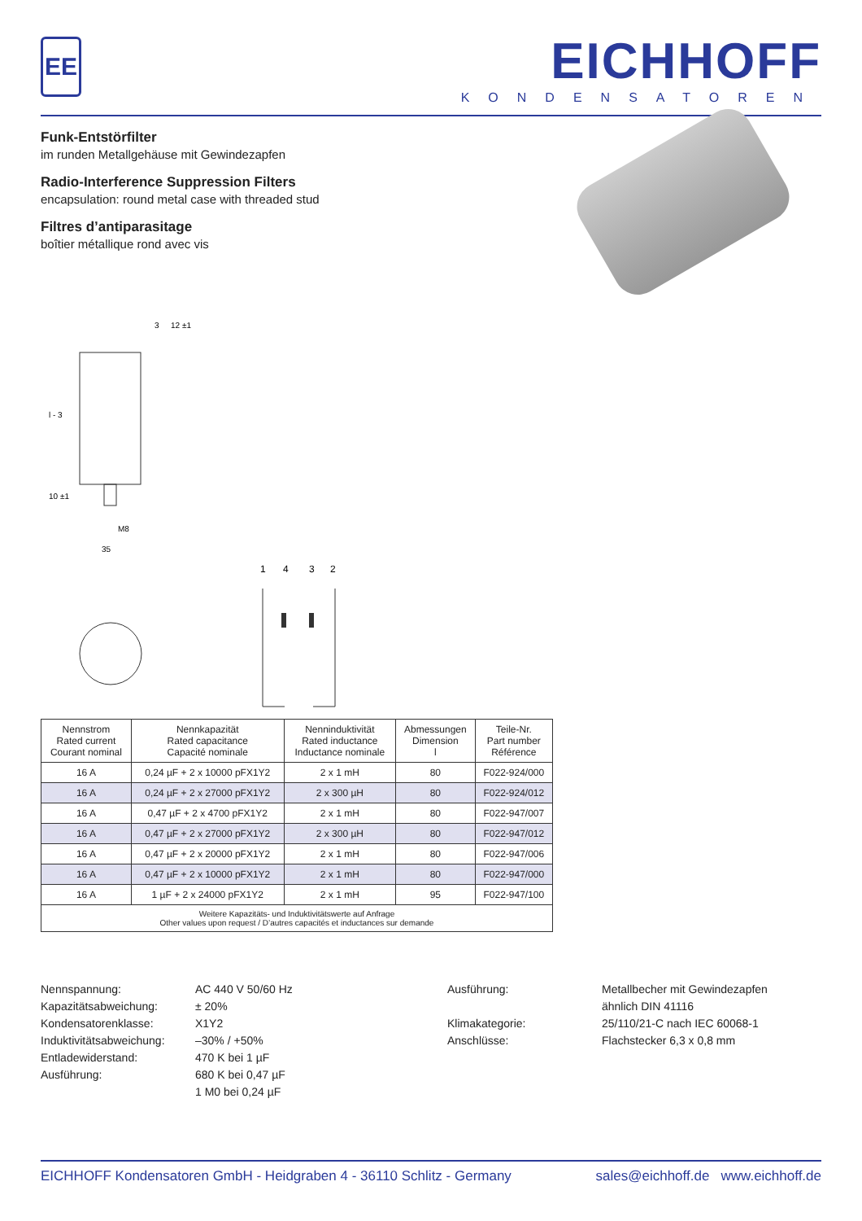EE
EICHHOFF
KONDENSATOREN
Funk-Entstörfilter
im runden Metallgehäuse mit Gewindezapfen
Radio-Interference Suppression Filters
encapsulation: round metal case with threaded stud
Filtres d’antiparasitage
boîtier métallique rond avec vis
l - 3
10 ±1
M8
35
3
12 ±1
1
4
3
2
| Nennstrom Rated current Courant nominal | Nennkapazität Rated capacitance Capacité nominale | Nenninduktivität Rated inductance Inductance nominale | Abmessungen Dimension l | Teile-Nr. Part number Référence |
| --- | --- | --- | --- | --- |
| 16 A | 0,24 µF + 2 x 10000 pFX1Y2 | 2 x 1 mH | 80 | F022-924/000 |
| 16 A | 0,24 µF + 2 x 27000 pFX1Y2 | 2 x 300 µH | 80 | F022-924/012 |
| 16 A | 0,47 µF + 2 x 4700 pFX1Y2 | 2 x 1 mH | 80 | F022-947/007 |
| 16 A | 0,47 µF + 2 x 27000 pFX1Y2 | 2 x 300 µH | 80 | F022-947/012 |
| 16 A | 0,47 µF + 2 x 20000 pFX1Y2 | 2 x 1 mH | 80 | F022-947/006 |
| 16 A | 0,47 µF + 2 x 10000 pFX1Y2 | 2 x 1 mH | 80 | F022-947/000 |
| 16 A | 1 µF + 2 x 24000 pFX1Y2 | 2 x 1 mH | 95 | F022-947/100 |
| Weitere Kapazitäts- und Induktivitätswerte auf Anfrage Other values upon request / D’autres capacités et inductances sur demande | | | | |
Nennspannung:
Kapazitätsabweichung:
Kondensatorenklasse:
Induktivitätsabweichung:
Entladewiderstand:
Ausführung:
AC 440 V 50/60 Hz
± 20%
X1Y2
–30% / +50%
470 K bei 1 µF
680 K bei 0,47 µF
1 M0 bei 0,24 µF
Ausführung:
Klimakategorie:
Anschlüsse:
Metallbecher mit Gewindezapfen
ähnlich DIN 41116
25/110/21-C nach IEC 60068-1
Flachstecker 6,3 x 0,8 mm
EICHHOFF Kondensatoren GmbH - Heidgraben 4 - 36110 Schlitz - Germany sales@eichhoff.de www.eichhoff.de